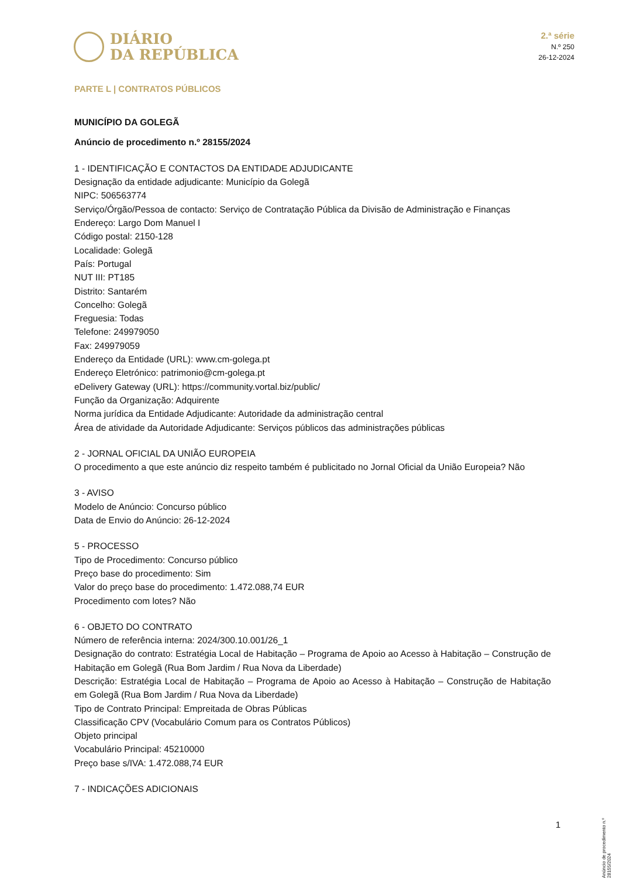DIÁRIO
DA REPÚBLICA
2.ª série
N.º 250
26-12-2024
PARTE L | CONTRATOS PÚBLICOS
MUNICÍPIO DA GOLEGÃ
Anúncio de procedimento n.º 28155/2024
1 - IDENTIFICAÇÃO E CONTACTOS DA ENTIDADE ADJUDICANTE
Designação da entidade adjudicante: Município da Golegã
NIPC: 506563774
Serviço/Órgão/Pessoa de contacto: Serviço de Contratação Pública da Divisão de Administração e Finanças
Endereço: Largo Dom Manuel I
Código postal: 2150-128
Localidade: Golegã
País: Portugal
NUT III: PT185
Distrito: Santarém
Concelho: Golegã
Freguesia: Todas
Telefone: 249979050
Fax: 249979059
Endereço da Entidade (URL): www.cm-golega.pt
Endereço Eletrónico: patrimonio@cm-golega.pt
eDelivery Gateway (URL): https://community.vortal.biz/public/
Função da Organização: Adquirente
Norma jurídica da Entidade Adjudicante: Autoridade da administração central
Área de atividade da Autoridade Adjudicante: Serviços públicos das administrações públicas
2 - JORNAL OFICIAL DA UNIÃO EUROPEIA
O procedimento a que este anúncio diz respeito também é publicitado no Jornal Oficial da União Europeia? Não
3 - AVISO
Modelo de Anúncio: Concurso público
Data de Envio do Anúncio: 26-12-2024
5 - PROCESSO
Tipo de Procedimento: Concurso público
Preço base do procedimento: Sim
Valor do preço base do procedimento: 1.472.088,74 EUR
Procedimento com lotes? Não
6 - OBJETO DO CONTRATO
Número de referência interna: 2024/300.10.001/26_1
Designação do contrato: Estratégia Local de Habitação – Programa de Apoio ao Acesso à Habitação – Construção de Habitação em Golegã (Rua Bom Jardim / Rua Nova da Liberdade)
Descrição: Estratégia Local de Habitação – Programa de Apoio ao Acesso à Habitação – Construção de Habitação em Golegã (Rua Bom Jardim / Rua Nova da Liberdade)
Tipo de Contrato Principal: Empreitada de Obras Públicas
Classificação CPV (Vocabulário Comum para os Contratos Públicos)
Objeto principal
Vocabulário Principal: 45210000
Preço base s/IVA: 1.472.088,74 EUR
7 - INDICAÇÕES ADICIONAIS
Anúncio de procedimento n.º 28155/2024
1